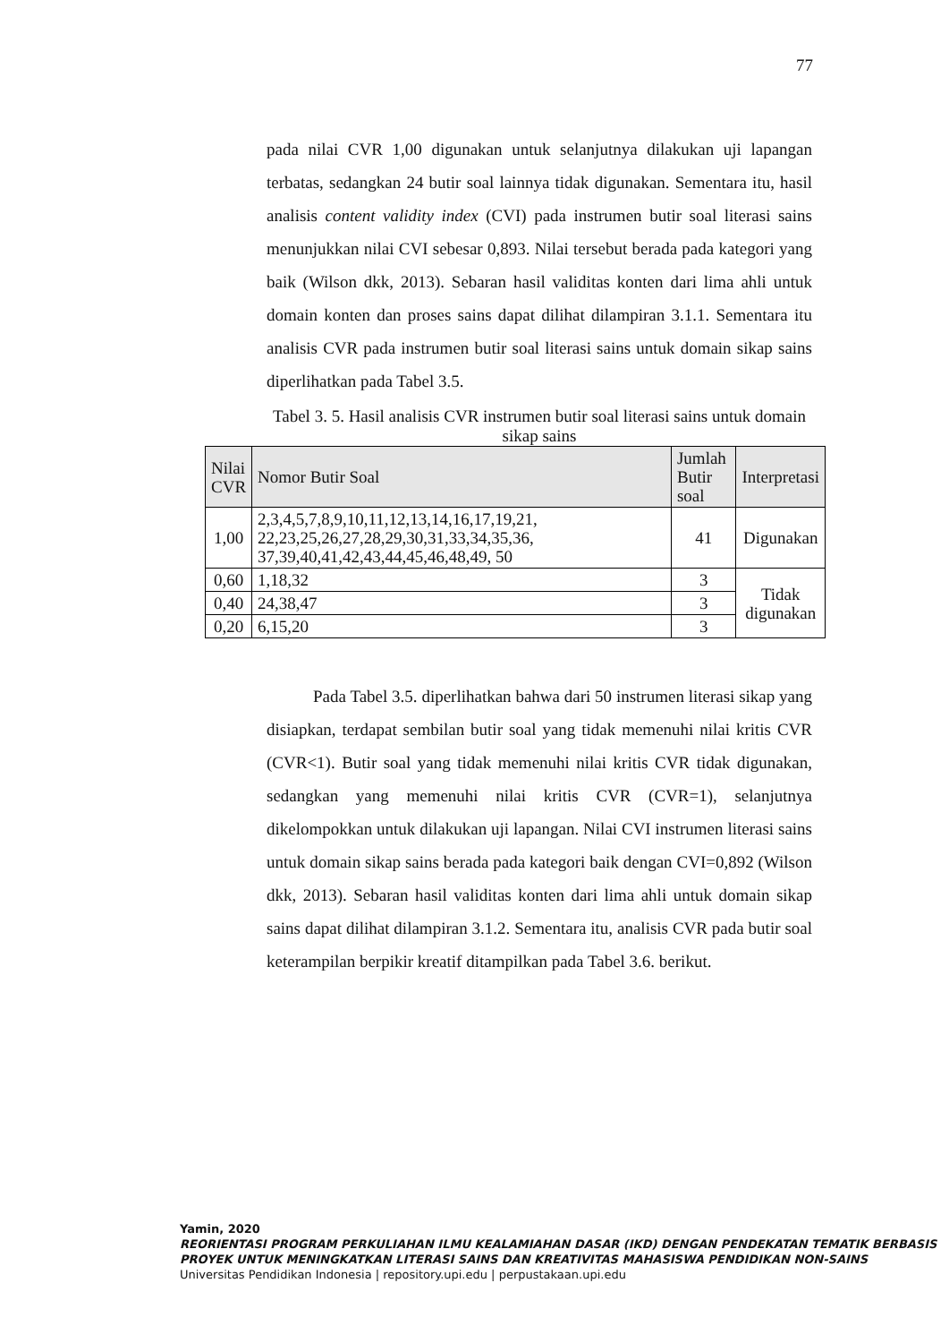77
pada nilai CVR 1,00 digunakan untuk selanjutnya dilakukan uji lapangan terbatas, sedangkan 24 butir soal lainnya tidak digunakan. Sementara itu, hasil analisis content validity index (CVI) pada instrumen butir soal literasi sains menunjukkan nilai CVI sebesar 0,893. Nilai tersebut berada pada kategori yang baik (Wilson dkk, 2013). Sebaran hasil validitas konten dari lima ahli untuk domain konten dan proses sains dapat dilihat dilampiran 3.1.1. Sementara itu analisis CVR pada instrumen butir soal literasi sains untuk domain sikap sains diperlihatkan pada Tabel 3.5.
Tabel 3. 5. Hasil analisis CVR instrumen butir soal literasi sains untuk domain sikap sains
| Nilai CVR | Nomor Butir Soal | Jumlah Butir soal | Interpretasi |
| --- | --- | --- | --- |
| 1,00 | 2,3,4,5,7,8,9,10,11,12,13,14,16,17,19,21, 22,23,25,26,27,28,29,30,31,33,34,35,36, 37,39,40,41,42,43,44,45,46,48,49, 50 | 41 | Digunakan |
| 0,60 | 1,18,32 | 3 | Tidak digunakan |
| 0,40 | 24,38,47 | 3 | |
| 0,20 | 6,15,20 | 3 | |
Pada Tabel 3.5. diperlihatkan bahwa dari 50 instrumen literasi sikap yang disiapkan, terdapat sembilan butir soal yang tidak memenuhi nilai kritis CVR (CVR<1). Butir soal yang tidak memenuhi nilai kritis CVR tidak digunakan, sedangkan yang memenuhi nilai kritis CVR (CVR=1), selanjutnya dikelompokkan untuk dilakukan uji lapangan. Nilai CVI instrumen literasi sains untuk domain sikap sains berada pada kategori baik dengan CVI=0,892 (Wilson dkk, 2013). Sebaran hasil validitas konten dari lima ahli untuk domain sikap sains dapat dilihat dilampiran 3.1.2. Sementara itu, analisis CVR pada butir soal keterampilan berpikir kreatif ditampilkan pada Tabel 3.6. berikut.
Yamin, 2020
REORIENTASI PROGRAM PERKULIAHAN ILMU KEALAMIAHAN DASAR (IKD) DENGAN PENDEKATAN TEMATIK BERBASIS PROYEK UNTUK MENINGKATKAN LITERASI SAINS DAN KREATIVITAS MAHASISWA PENDIDIKAN NON-SAINS
Universitas Pendidikan Indonesia | repository.upi.edu | perpustakaan.upi.edu